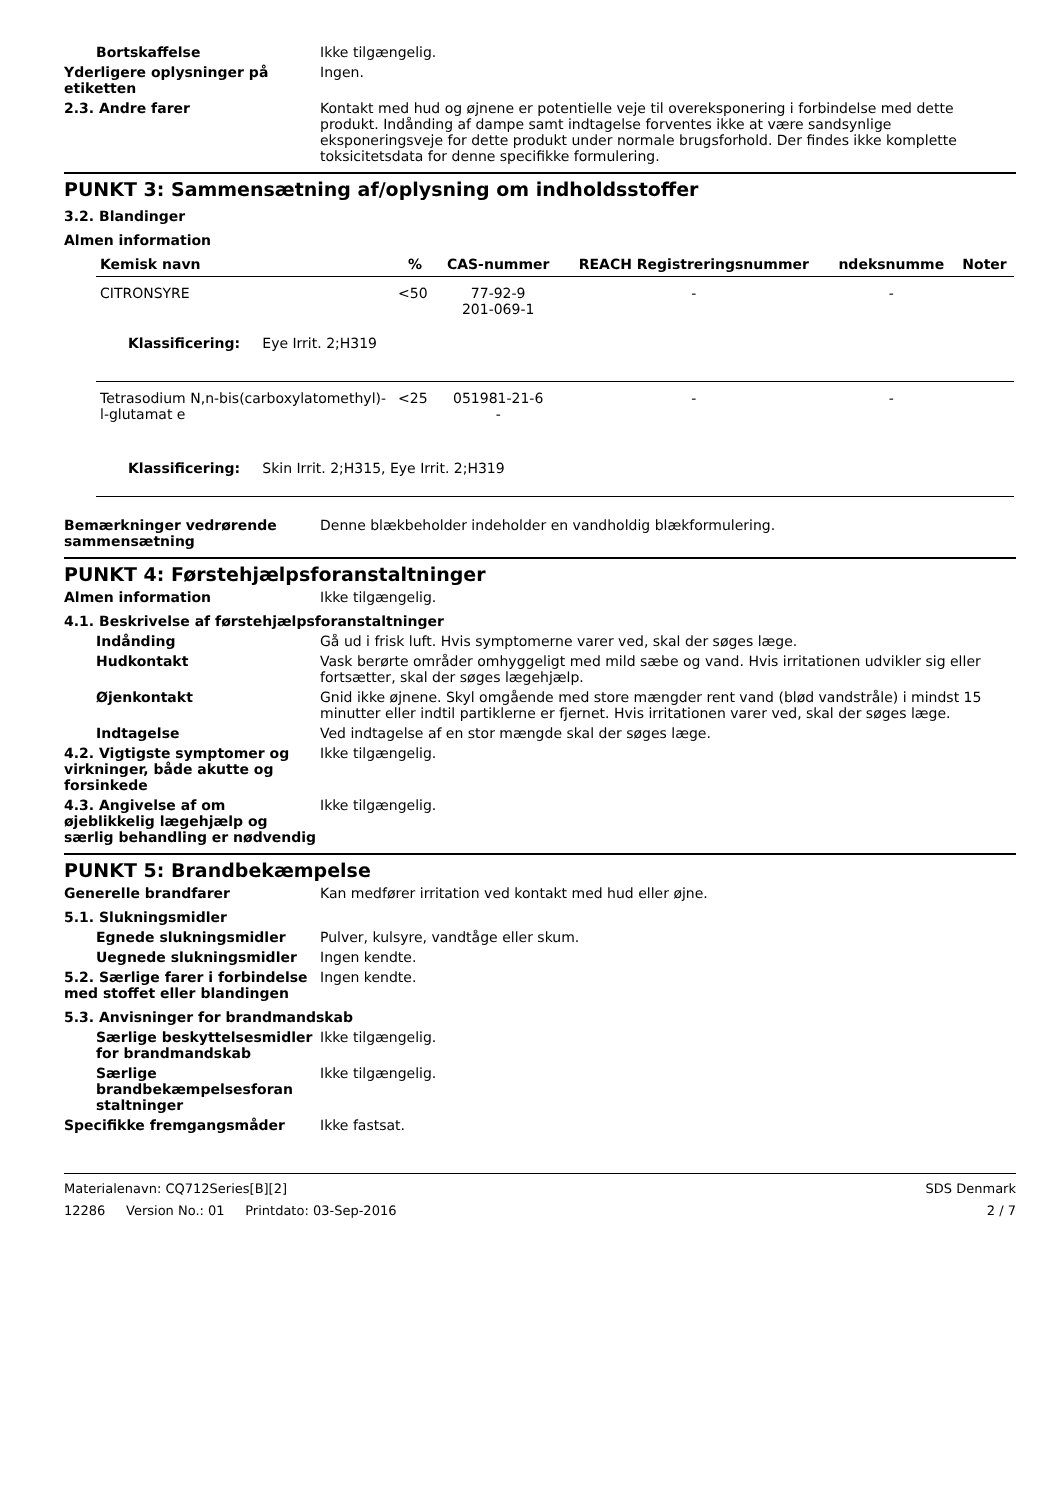Bortskaffelse Ikke tilgængelig.
Yderligere oplysninger på etiketten
Ingen.
2.3. Andre farer Kontakt med hud og øjnene er potentielle veje til overeksponering i forbindelse med dette produkt. Indånding af dampe samt indtagelse forventes ikke at være sandsynlige eksponeringsveje for dette produkt under normale brugsforhold. Der findes ikke komplette toksicitetsdata for denne specifikke formulering.
PUNKT 3: Sammensætning af/oplysning om indholdsstoffer
3.2. Blandinger
Almen information
| Kemisk navn | % | CAS-nummer | REACH Registreringsnummer | ndeksnumme | Noter |
| --- | --- | --- | --- | --- | --- |
| CITRONSYRE | <50 | 77-92-9 201-069-1 | - | - | |
| Klassificering: Eye Irrit. 2;H319 | | | | | |
| Tetrasodium N,n-bis(carboxylatomethyl)-l-glutamat e | <25 | 051981-21-6 - | - | - | |
| Klassificering: Skin Irrit. 2;H315, Eye Irrit. 2;H319 | | | | | |
Bemærkninger vedrørende sammensætning
Denne blækbeholder indeholder en vandholdig blækformulering.
PUNKT 4: Førstehjælpsforanstaltninger
Almen information Ikke tilgængelig.
4.1. Beskrivelse af førstehjælpsforanstaltninger
Indånding Gå ud i frisk luft. Hvis symptomerne varer ved, skal der søges læge.
Hudkontakt Vask berørte områder omhyggeligt med mild sæbe og vand. Hvis irritationen udvikler sig eller fortsætter, skal der søges lægehjælp.
Øjenkontakt Gnid ikke øjnene. Skyl omgående med store mængder rent vand (blød vandstråle) i mindst 15 minutter eller indtil partiklerne er fjernet. Hvis irritationen varer ved, skal der søges læge.
Indtagelse Ved indtagelse af en stor mængde skal der søges læge.
4.2. Vigtigste symptomer og virkninger, både akutte og forsinkede
Ikke tilgængelig.
4.3. Angivelse af om øjeblikkelig lægehjælp og særlig behandling er nødvendig
Ikke tilgængelig.
PUNKT 5: Brandbekæmpelse
Generelle brandfarer Kan medfører irritation ved kontakt med hud eller øjne.
5.1. Slukningsmidler
Egnede slukningsmidler Pulver, kulsyre, vandtåge eller skum.
Uegnede slukningsmidler Ingen kendte.
5.2. Særlige farer i forbindelse med stoffet eller blandingen
Ingen kendte.
5.3. Anvisninger for brandmandskab
Særlige beskyttelsesmidler for brandmandskab
Ikke tilgængelig.
Særlige brandbekæmpelsesforan staltninger
Ikke tilgængelig.
Specifikke fremgangsmåder Ikke fastsat.
Materialenavn: CQ712Series[B][2]
12286 Version No.: 01 Printdato: 03-Sep-2016
SDS Denmark
2 / 7